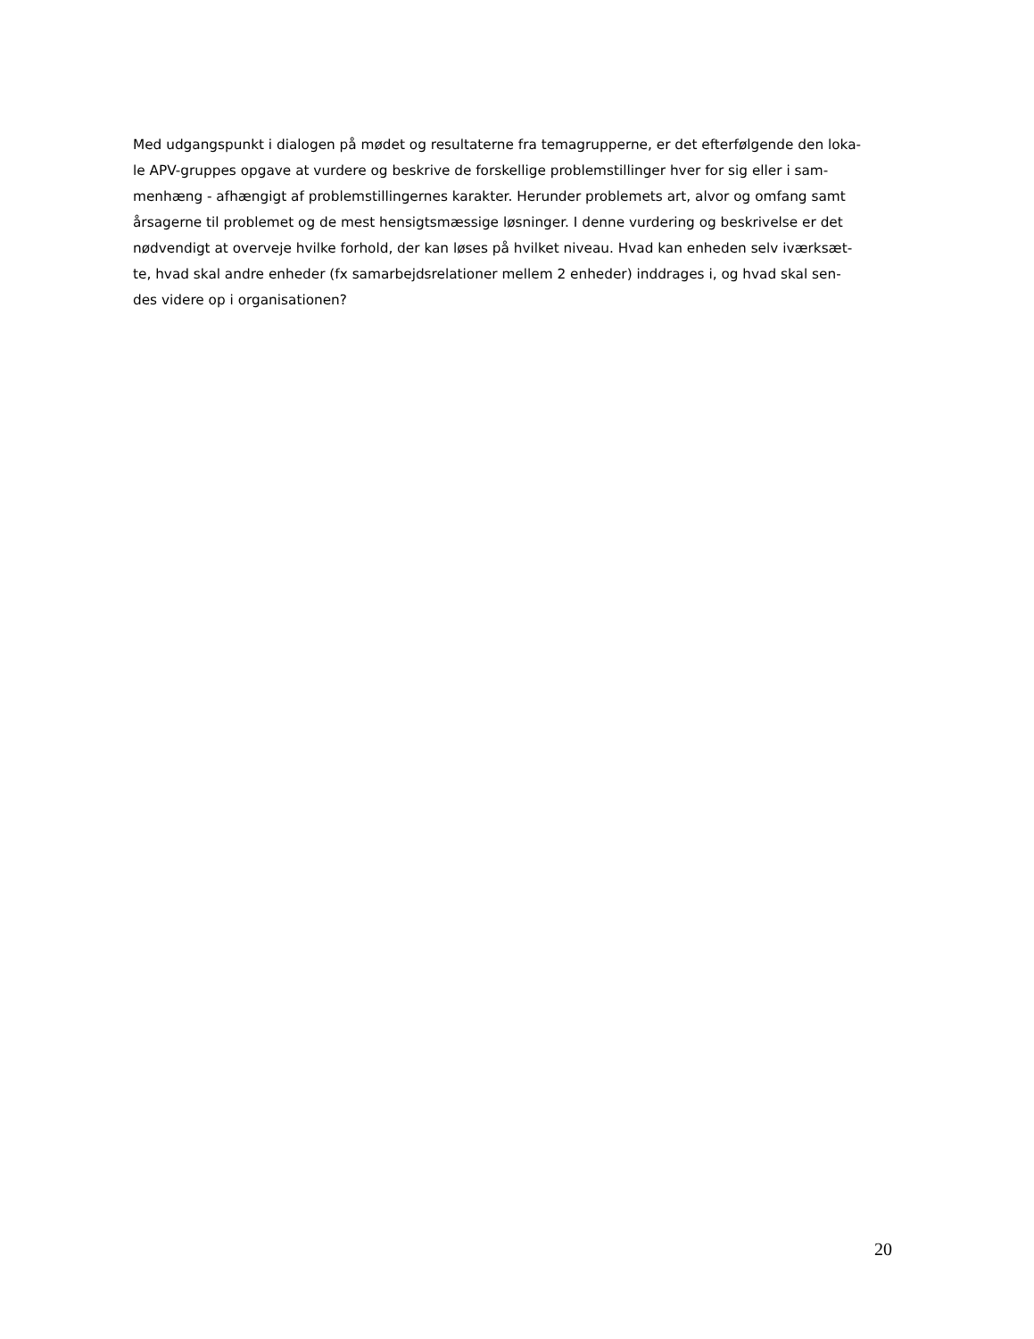Med udgangspunkt i dialogen på mødet og resultaterne fra temagrupperne, er det efterfølgende den loka-
le APV-gruppes opgave at vurdere og beskrive de forskellige problemstillinger hver for sig eller i sam-
menhæng - afhængigt af problemstillingernes karakter. Herunder problemets art, alvor og omfang samt
årsagerne til problemet og de mest hensigtsmæssige løsninger. I denne vurdering og beskrivelse er det
nødvendigt at overveje hvilke forhold, der kan løses på hvilket niveau. Hvad kan enheden selv iværksæt-
te, hvad skal andre enheder (fx samarbejdsrelationer mellem 2 enheder) inddrages i, og hvad skal sen-
des videre op i organisationen?
20